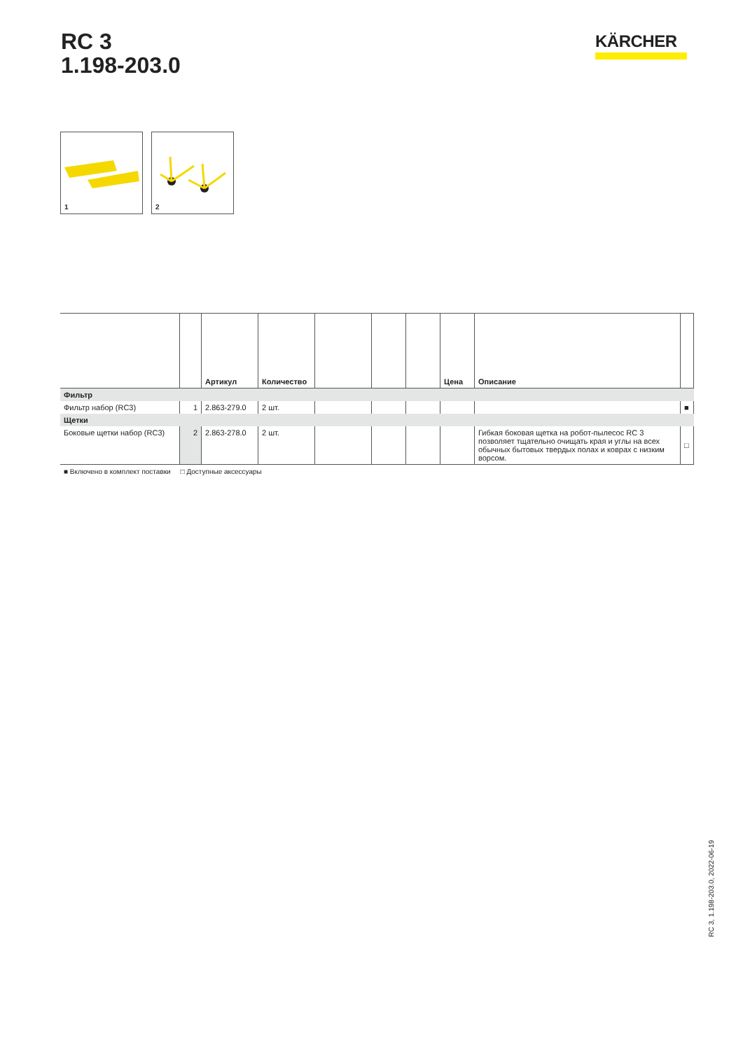RC 3
1.198-203.0
KÄRCHER
1
2
| | | Артикул | Количество | | | | Цена | Описание | |
| --- | --- | --- | --- | --- | --- | --- | --- | --- | --- |
| Фильтр | | | | | | | | | |
| Фильтр набор (RC3) | 1 | 2.863-279.0 | 2 шт. | | | | | | ■ |
| Щетки | | | | | | | | | |
| Боковые щетки набор (RC3) | 2 | 2.863-278.0 | 2 шт. | | | | | Гибкая боковая щетка на робот-пылесос RC 3 позволяет тщательно очищать края и углы на всех обычных бытовых твердых полах и коврах с низким ворсом. | □ |
■ Включено в комплект поставки □ Доступные аксессуары
RC 3, 1.198-203.0, 2022-06-19